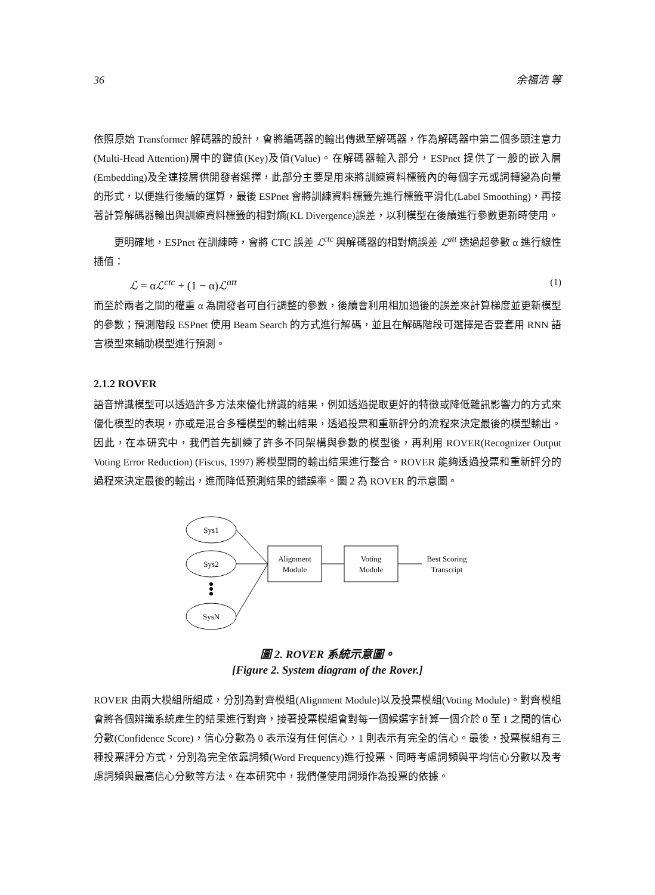36 余福浩 等
依照原始 Transformer 解碼器的設計，會將編碼器的輸出傳遞至解碼器，作為解碼器中第二個多頭注意力(Multi-Head Attention)層中的鍵值(Key)及值(Value)。在解碼器輸入部分，ESPnet 提供了一般的嵌入層(Embedding)及全連接層供開發者選擇，此部分主要是用來將訓練資料標籤內的每個字元或詞轉變為向量的形式，以便進行後續的運算，最後 ESPnet 會將訓練資料標籤先進行標籤平滑化(Label Smoothing)，再接著計算解碼器輸出與訓練資料標籤的相對熵(KL Divergence)誤差，以利模型在後續進行參數更新時使用。
更明確地，ESPnet 在訓練時，會將 CTC 誤差 ℒ<sup>ctc</sup> 與解碼器的相對熵誤差 ℒ<sup>att</sup> 透過超參數 α 進行線性插值：
ℒ = αℒ<sup>ctc</sup> + (1 − α)ℒ<sup>att</sup> (1)
而至於兩者之間的權重 α 為開發者可自行調整的參數，後續會利用相加過後的誤差來計算梯度並更新模型的參數；預測階段 ESPnet 使用 Beam Search 的方式進行解碼，並且在解碼階段可選擇是否要套用 RNN 語言模型來輔助模型進行預測。
2.1.2 ROVER
語音辨識模型可以透過許多方法來優化辨識的結果，例如透過提取更好的特徵或降低雜訊影響力的方式來優化模型的表現，亦或是混合多種模型的輸出結果，透過投票和重新評分的流程來決定最後的模型輸出。因此，在本研究中，我們首先訓練了許多不同架構與參數的模型後，再利用 ROVER(Recognizer Output Voting Error Reduction) (Fiscus, 1997) 將模型間的輸出結果進行整合。ROVER 能夠透過投票和重新評分的過程來決定最後的輸出，進而降低預測結果的錯誤率。圖 2 為 ROVER 的示意圖。
Sys1
Sys2
SysN
Alignment
Module
Voting
Module
Best Scoring
Transcript
圖 2. ROVER 系統示意圖。
[Figure 2. System diagram of the Rover.]
ROVER 由兩大模組所組成，分別為對齊模組(Alignment Module)以及投票模組(Voting Module)。對齊模組會將各個辨識系統產生的結果進行對齊，接著投票模組會對每一個候選字計算一個介於 0 至 1 之間的信心分數(Confidence Score)，信心分數為 0 表示沒有任何信心，1 則表示有完全的信心。最後，投票模組有三種投票評分方式，分別為完全依靠詞頻(Word Frequency)進行投票、同時考慮詞頻與平均信心分數以及考慮詞頻與最高信心分數等方法。在本研究中，我們僅使用詞頻作為投票的依據。